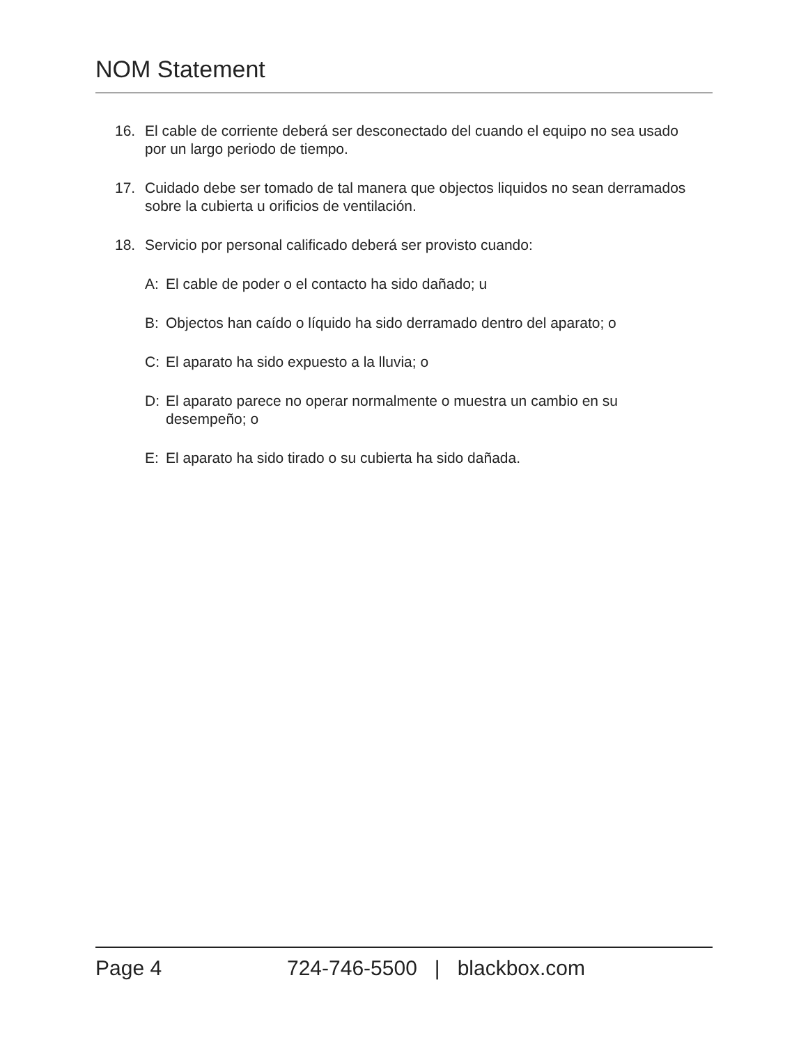NOM Statement
16. El cable de corriente deberá ser desconectado del cuando el equipo no sea usado por un largo periodo de tiempo.
17. Cuidado debe ser tomado de tal manera que objectos liquidos no sean derramados sobre la cubierta u orificios de ventilación.
18. Servicio por personal calificado deberá ser provisto cuando:
A: El cable de poder o el contacto ha sido dañado; u
B: Objectos han caído o líquido ha sido derramado dentro del aparato; o
C: El aparato ha sido expuesto a la lluvia; o
D: El aparato parece no operar normalmente o muestra un cambio en su desempeño; o
E: El aparato ha sido tirado o su cubierta ha sido dañada.
Page 4 724-746-5500 | blackbox.com